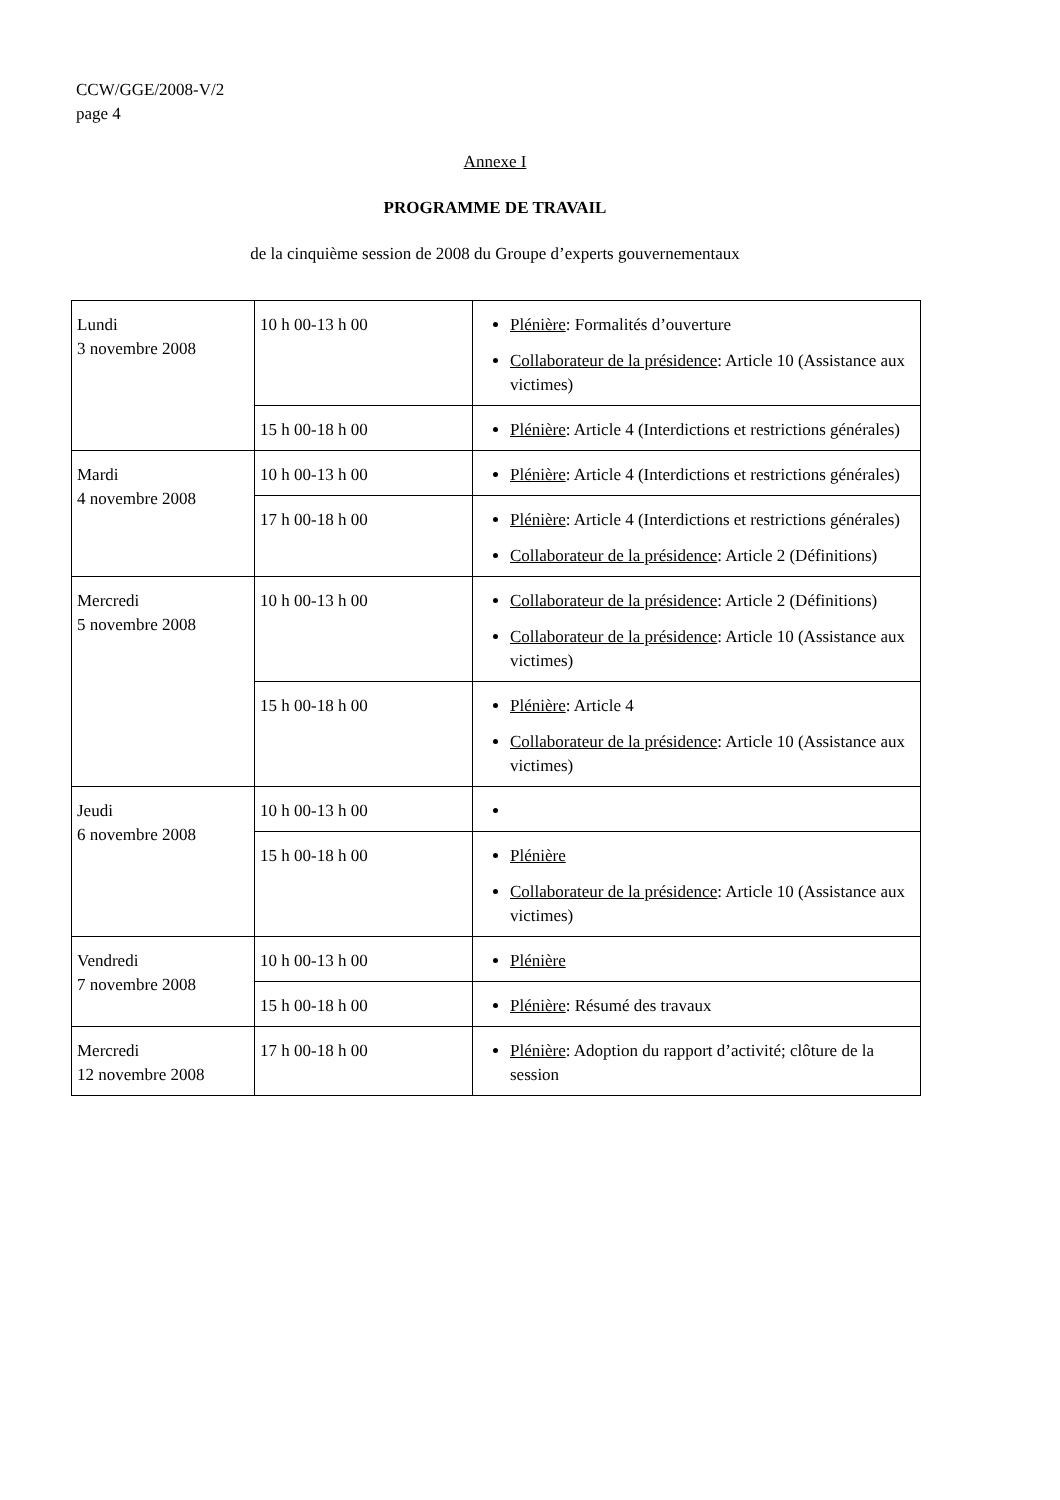CCW/GGE/2008-V/2
page 4
Annexe I
PROGRAMME DE TRAVAIL
de la cinquième session de 2008 du Groupe d’experts gouvernementaux
| Lundi 3 novembre 2008 | 10 h 00-13 h 00 | Plénière : Formalités d’ouverture Collaborateur de la présidence : Article 10 (Assistance aux victimes) |
| | 15 h 00-18 h 00 | Plénière : Article 4 (Interdictions et restrictions générales) |
| Mardi 4 novembre 2008 | 10 h 00-13 h 00 | Plénière : Article 4 (Interdictions et restrictions générales) |
| | 17 h 00-18 h 00 | Plénière : Article 4 (Interdictions et restrictions générales) Collaborateur de la présidence : Article 2 (Définitions) |
| Mercredi 5 novembre 2008 | 10 h 00-13 h 00 | Collaborateur de la présidence : Article 2 (Définitions) Collaborateur de la présidence : Article 10 (Assistance aux victimes) |
| | 15 h 00-18 h 00 | Plénière : Article 4 Collaborateur de la présidence : Article 10 (Assistance aux victimes) |
| Jeudi 6 novembre 2008 | 10 h 00-13 h 00 | |
| | 15 h 00-18 h 00 | Plénière Collaborateur de la présidence : Article 10 (Assistance aux victimes) |
| Vendredi 7 novembre 2008 | 10 h 00-13 h 00 | Plénière |
| | 15 h 00-18 h 00 | Plénière : Résumé des travaux |
| Mercredi 12 novembre 2008 | 17 h 00-18 h 00 | Plénière : Adoption du rapport d’activité; clôture de la session |